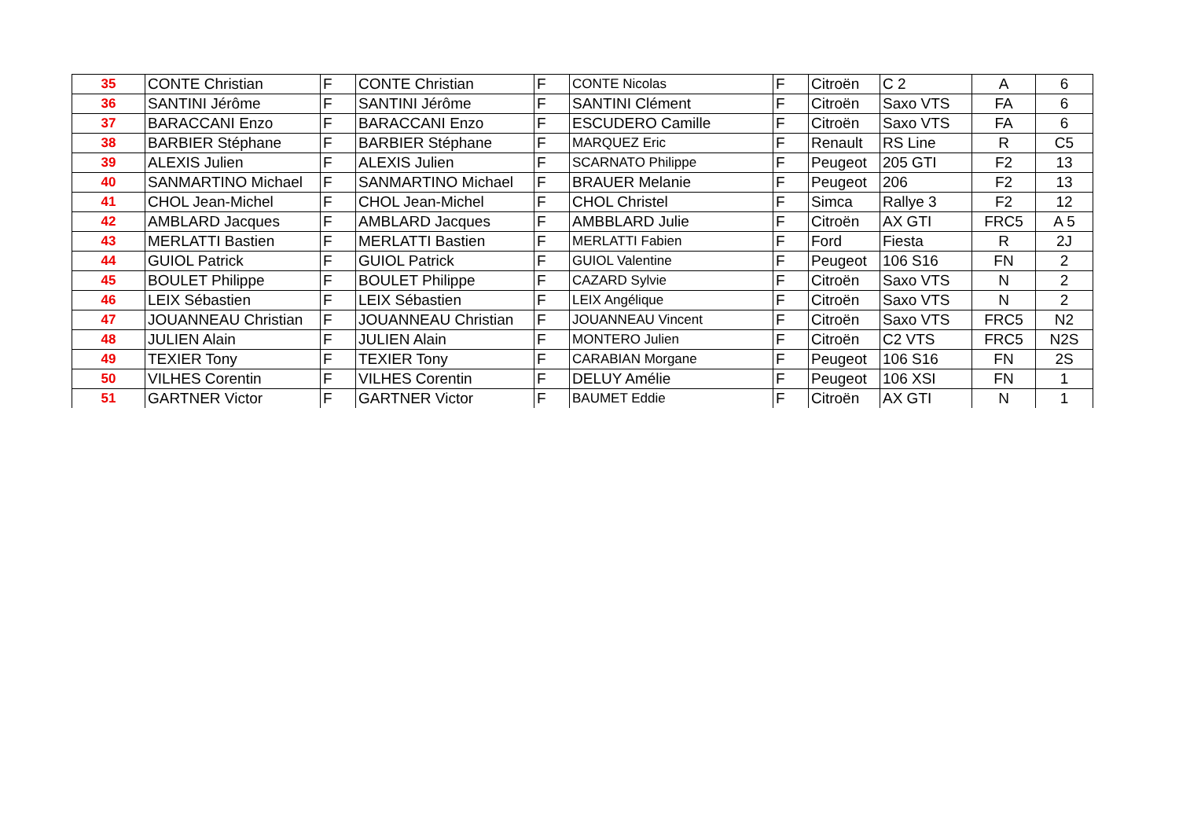| 35 | CONTE Christian | F | CONTE Christian | F | CONTE Nicolas | F | Citroën | C 2 | A | 6 |
| 36 | SANTINI Jérôme | F | SANTINI Jérôme | F | SANTINI Clément | F | Citroën | Saxo VTS | FA | 6 |
| 37 | BARACCANI Enzo | F | BARACCANI Enzo | F | ESCUDERO Camille | F | Citroën | Saxo VTS | FA | 6 |
| 38 | BARBIER Stéphane | F | BARBIER Stéphane | F | MARQUEZ Eric | F | Renault | RS Line | R | C5 |
| 39 | ALEXIS Julien | F | ALEXIS Julien | F | SCARNATO Philippe | F | Peugeot | 205 GTI | F2 | 13 |
| 40 | SANMARTINO Michael | F | SANMARTINO Michael | F | BRAUER Melanie | F | Peugeot | 206 | F2 | 13 |
| 41 | CHOL Jean-Michel | F | CHOL Jean-Michel | F | CHOL Christel | F | Simca | Rallye 3 | F2 | 12 |
| 42 | AMBLARD Jacques | F | AMBLARD Jacques | F | AMBBLARD Julie | F | Citroën | AX GTI | FRC5 | A 5 |
| 43 | MERLATTI Bastien | F | MERLATTI Bastien | F | MERLATTI Fabien | F | Ford | Fiesta | R | 2J |
| 44 | GUIOL Patrick | F | GUIOL Patrick | F | GUIOL Valentine | F | Peugeot | 106 S16 | FN | 2 |
| 45 | BOULET Philippe | F | BOULET Philippe | F | CAZARD Sylvie | F | Citroën | Saxo VTS | N | 2 |
| 46 | LEIX Sébastien | F | LEIX Sébastien | F | LEIX Angélique | F | Citroën | Saxo VTS | N | 2 |
| 47 | JOUANNEAU Christian | F | JOUANNEAU Christian | F | JOUANNEAU Vincent | F | Citroën | Saxo VTS | FRC5 | N2 |
| 48 | JULIEN Alain | F | JULIEN Alain | F | MONTERO Julien | F | Citroën | C2 VTS | FRC5 | N2S |
| 49 | TEXIER Tony | F | TEXIER Tony | F | CARABIAN Morgane | F | Peugeot | 106 S16 | FN | 2S |
| 50 | VILHES Corentin | F | VILHES Corentin | F | DELUY Amélie | F | Peugeot | 106 XSI | FN | 1 |
| 51 | GARTNER Victor | F | GARTNER Victor | F | BAUMET Eddie | F | Citroën | AX GTI | N | 1 |